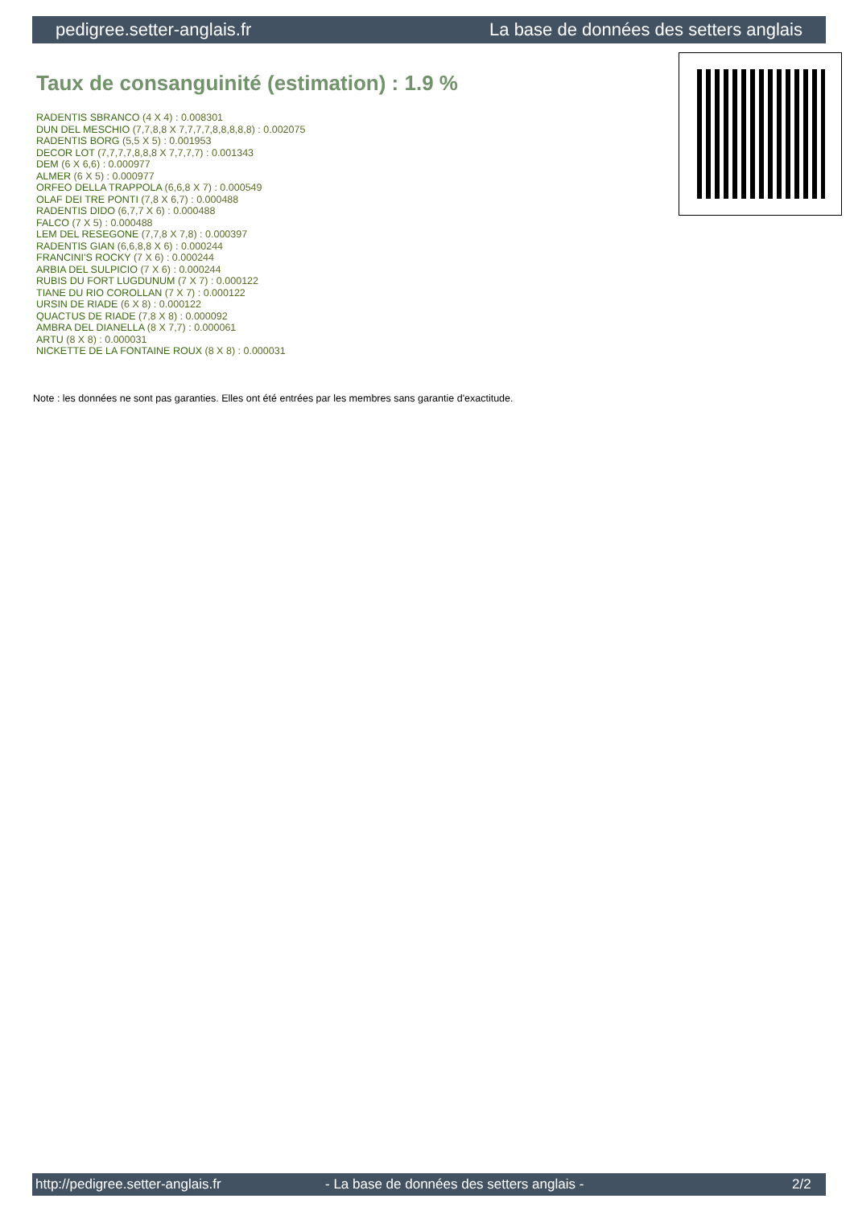pedigree.setter-anglais.fr La base de données des setters anglais
Taux de consanguinité (estimation) : 1.9 %
RADENTIS SBRANCO (4 X 4) : 0.008301
DUN DEL MESCHIO (7,7,8,8 X 7,7,7,7,8,8,8,8,8) : 0.002075
RADENTIS BORG (5,5 X 5) : 0.001953
DECOR LOT (7,7,7,7,8,8,8 X 7,7,7,7) : 0.001343
DEM (6 X 6,6) : 0.000977
ALMER (6 X 5) : 0.000977
ORFEO DELLA TRAPPOLA (6,6,8 X 7) : 0.000549
OLAF DEI TRE PONTI (7,8 X 6,7) : 0.000488
RADENTIS DIDO (6,7,7 X 6) : 0.000488
FALCO (7 X 5) : 0.000488
LEM DEL RESEGONE (7,7,8 X 7,8) : 0.000397
RADENTIS GIAN (6,6,8,8 X 6) : 0.000244
FRANCINI'S ROCKY (7 X 6) : 0.000244
ARBIA DEL SULPICIO (7 X 6) : 0.000244
RUBIS DU FORT LUGDUNUM (7 X 7) : 0.000122
TIANE DU RIO COROLLAN (7 X 7) : 0.000122
URSIN DE RIADE (6 X 8) : 0.000122
QUACTUS DE RIADE (7,8 X 8) : 0.000092
AMBRA DEL DIANELLA (8 X 7,7) : 0.000061
ARTU (8 X 8) : 0.000031
NICKETTE DE LA FONTAINE ROUX (8 X 8) : 0.000031
Note : les données ne sont pas garanties. Elles ont été entrées par les membres sans garantie d'exactitude.
http://pedigree.setter-anglais.fr - La base de données des setters anglais - 2/2